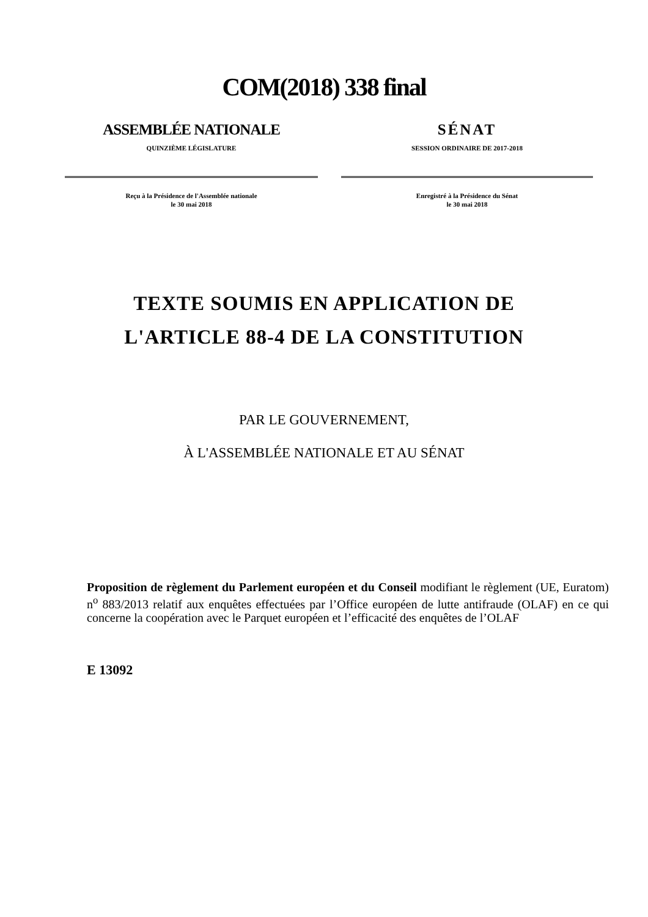COM(2018) 338 final
ASSEMBLÉE NATIONALE
QUINZIÈME LÉGISLATURE
Reçu à la Présidence de l'Assemblée nationale
le 30 mai 2018
SÉNAT
SESSION ORDINAIRE DE 2017-2018
Enregistré à la Présidence du Sénat
le 30 mai 2018
TEXTE SOUMIS EN APPLICATION DE
L'ARTICLE 88-4 DE LA CONSTITUTION
PAR LE GOUVERNEMENT,
À L'ASSEMBLÉE NATIONALE ET AU SÉNAT
Proposition de règlement du Parlement européen et du Conseil modifiant le règlement (UE, Euratom) n<sup>o</sup> 883/2013 relatif aux enquêtes effectuées par l’Office européen de lutte antifraude (OLAF) en ce qui concerne la coopération avec le Parquet européen et l’efficacité des enquêtes de l’OLAF
E 13092